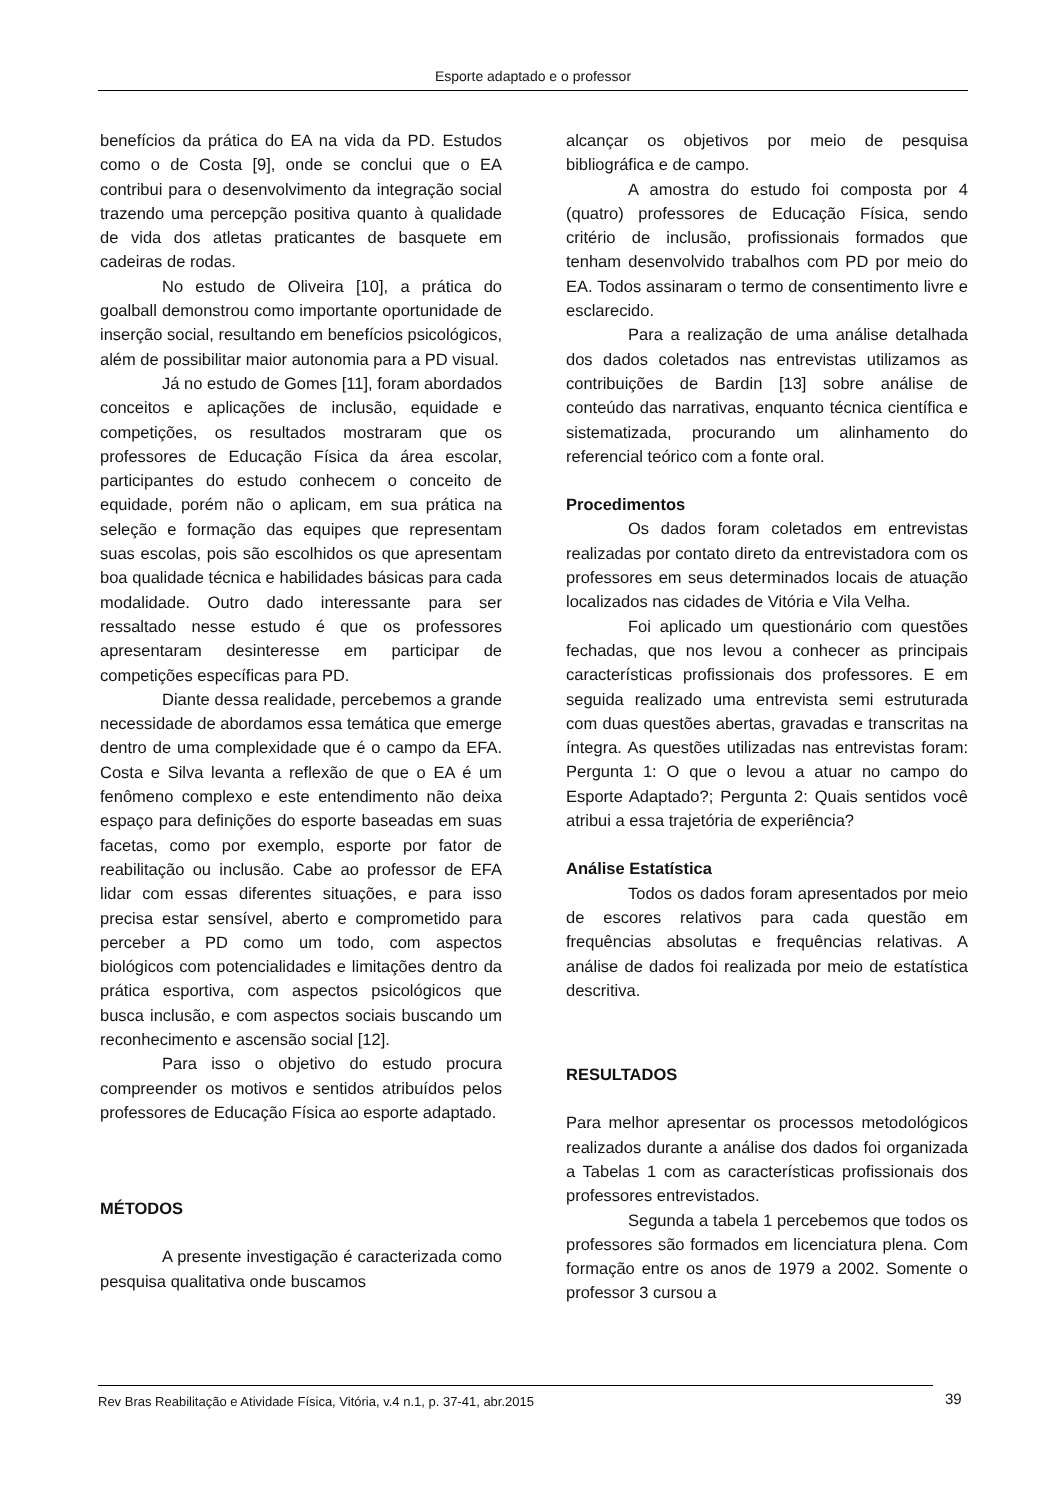Esporte adaptado e o professor
benefícios da prática do EA na vida da PD. Estudos como o de Costa [9], onde se conclui que o EA contribui para o desenvolvimento da integração social trazendo uma percepção positiva quanto à qualidade de vida dos atletas praticantes de basquete em cadeiras de rodas.
No estudo de Oliveira [10], a prática do goalball demonstrou como importante oportunidade de inserção social, resultando em benefícios psicológicos, além de possibilitar maior autonomia para a PD visual.
Já no estudo de Gomes [11], foram abordados conceitos e aplicações de inclusão, equidade e competições, os resultados mostraram que os professores de Educação Física da área escolar, participantes do estudo conhecem o conceito de equidade, porém não o aplicam, em sua prática na seleção e formação das equipes que representam suas escolas, pois são escolhidos os que apresentam boa qualidade técnica e habilidades básicas para cada modalidade. Outro dado interessante para ser ressaltado nesse estudo é que os professores apresentaram desinteresse em participar de competições específicas para PD.
Diante dessa realidade, percebemos a grande necessidade de abordamos essa temática que emerge dentro de uma complexidade que é o campo da EFA. Costa e Silva levanta a reflexão de que o EA é um fenômeno complexo e este entendimento não deixa espaço para definições do esporte baseadas em suas facetas, como por exemplo, esporte por fator de reabilitação ou inclusão. Cabe ao professor de EFA lidar com essas diferentes situações, e para isso precisa estar sensível, aberto e comprometido para perceber a PD como um todo, com aspectos biológicos com potencialidades e limitações dentro da prática esportiva, com aspectos psicológicos que busca inclusão, e com aspectos sociais buscando um reconhecimento e ascensão social [12].
Para isso o objetivo do estudo procura compreender os motivos e sentidos atribuídos pelos professores de Educação Física ao esporte adaptado.
MÉTODOS
A presente investigação é caracterizada como pesquisa qualitativa onde buscamos
alcançar os objetivos por meio de pesquisa bibliográfica e de campo.
A amostra do estudo foi composta por 4 (quatro) professores de Educação Física, sendo critério de inclusão, profissionais formados que tenham desenvolvido trabalhos com PD por meio do EA. Todos assinaram o termo de consentimento livre e esclarecido.
Para a realização de uma análise detalhada dos dados coletados nas entrevistas utilizamos as contribuições de Bardin [13] sobre análise de conteúdo das narrativas, enquanto técnica científica e sistematizada, procurando um alinhamento do referencial teórico com a fonte oral.
Procedimentos
Os dados foram coletados em entrevistas realizadas por contato direto da entrevistadora com os professores em seus determinados locais de atuação localizados nas cidades de Vitória e Vila Velha.
Foi aplicado um questionário com questões fechadas, que nos levou a conhecer as principais características profissionais dos professores. E em seguida realizado uma entrevista semi estruturada com duas questões abertas, gravadas e transcritas na íntegra. As questões utilizadas nas entrevistas foram: Pergunta 1: O que o levou a atuar no campo do Esporte Adaptado?; Pergunta 2: Quais sentidos você atribui a essa trajetória de experiência?
Análise Estatística
Todos os dados foram apresentados por meio de escores relativos para cada questão em frequências absolutas e frequências relativas. A análise de dados foi realizada por meio de estatística descritiva.
RESULTADOS
Para melhor apresentar os processos metodológicos realizados durante a análise dos dados foi organizada a Tabelas 1 com as características profissionais dos professores entrevistados.
Segunda a tabela 1 percebemos que todos os professores são formados em licenciatura plena. Com formação entre os anos de 1979 a 2002. Somente o professor 3 cursou a
Rev Bras Reabilitação e Atividade Física, Vitória, v.4 n.1, p. 37-41, abr.2015 39